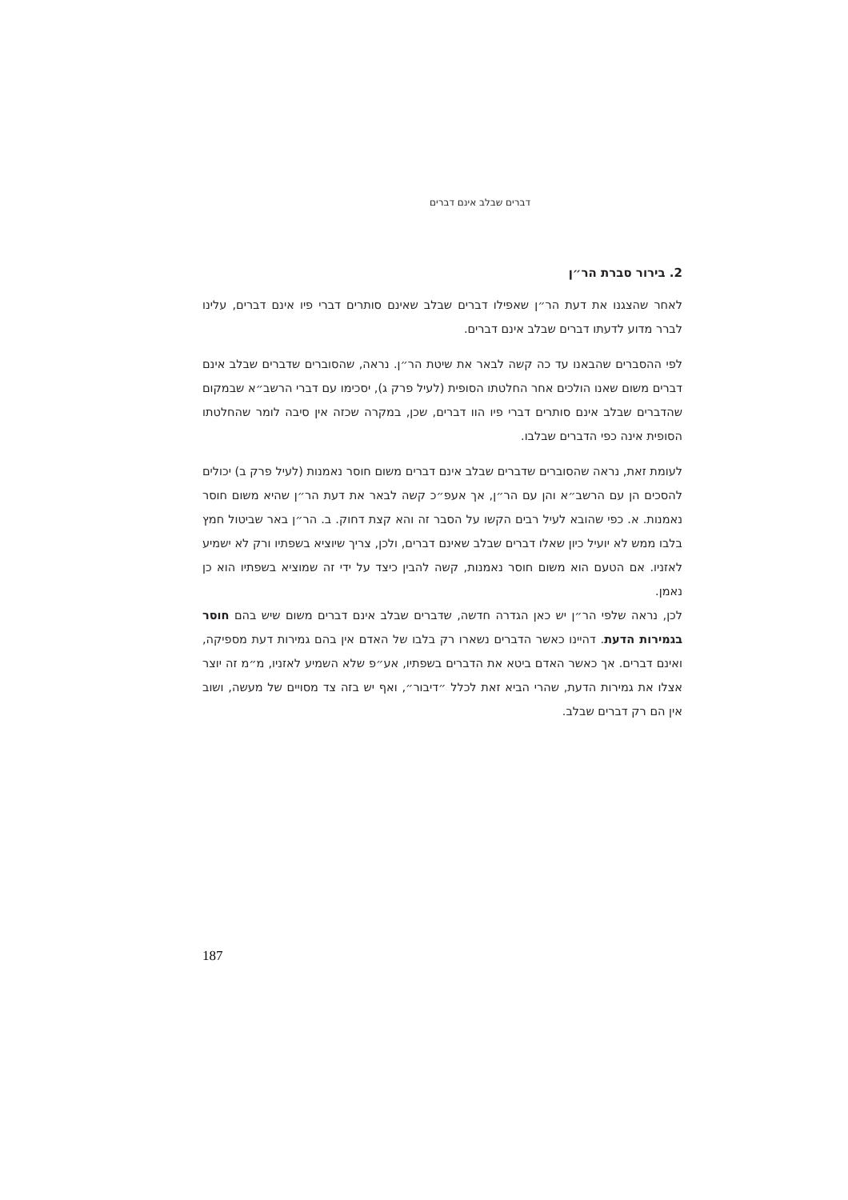דברים שבלב אינם דברים
2. בירור סברת הר״ן
לאחר שהצגנו את דעת הר״ן שאפילו דברים שבלב שאינם סותרים דברי פיו אינם דברים, עלינו לברר מדוע לדעתו דברים שבלב אינם דברים.
לפי ההסברים שהבאנו עד כה קשה לבאר את שיטת הר״ן. נראה, שהסוברים שדברים שבלב אינם דברים משום שאנו הולכים אחר החלטתו הסופית (לעיל פרק ג), יסכימו עם דברי הרשב״א שבמקום שהדברים שבלב אינם סותרים דברי פיו הוו דברים, שכן, במקרה שכזה אין סיבה לומר שהחלטתו הסופית אינה כפי הדברים שבלבו.
לעומת זאת, נראה שהסוברים שדברים שבלב אינם דברים משום חוסר נאמנות (לעיל פרק ב) יכולים להסכים הן עם הרשב״א והן עם הר״ן, אך אעפ״כ קשה לבאר את דעת הר״ן שהיא משום חוסר נאמנות. א. כפי שהובא לעיל רבים הקשו על הסבר זה והא קצת דחוק. ב. הר״ן באר שביטול חמץ בלבו ממש לא יועיל כיון שאלו דברים שבלב שאינם דברים, ולכן, צריך שיוציא בשפתיו ורק לא ישמיע לאזניו. אם הטעם הוא משום חוסר נאמנות, קשה להבין כיצד על ידי זה שמוציא בשפתיו הוא כן נאמן.
לכן, נראה שלפי הר״ן יש כאן הגדרה חדשה, שדברים שבלב אינם דברים משום שיש בהם חוסר בגמירות הדעת. דהיינו כאשר הדברים נשארו רק בלבו של האדם אין בהם גמירות דעת מספיקה, ואינם דברים. אך כאשר האדם ביטא את הדברים בשפתיו, אע״פ שלא השמיע לאזניו, מ״מ זה יוצר אצלו את גמירות הדעת, שהרי הביא זאת לכלל ״דיבור״, ואף יש בזה צד מסויים של מעשה, ושוב אין הם רק דברים שבלב.
187